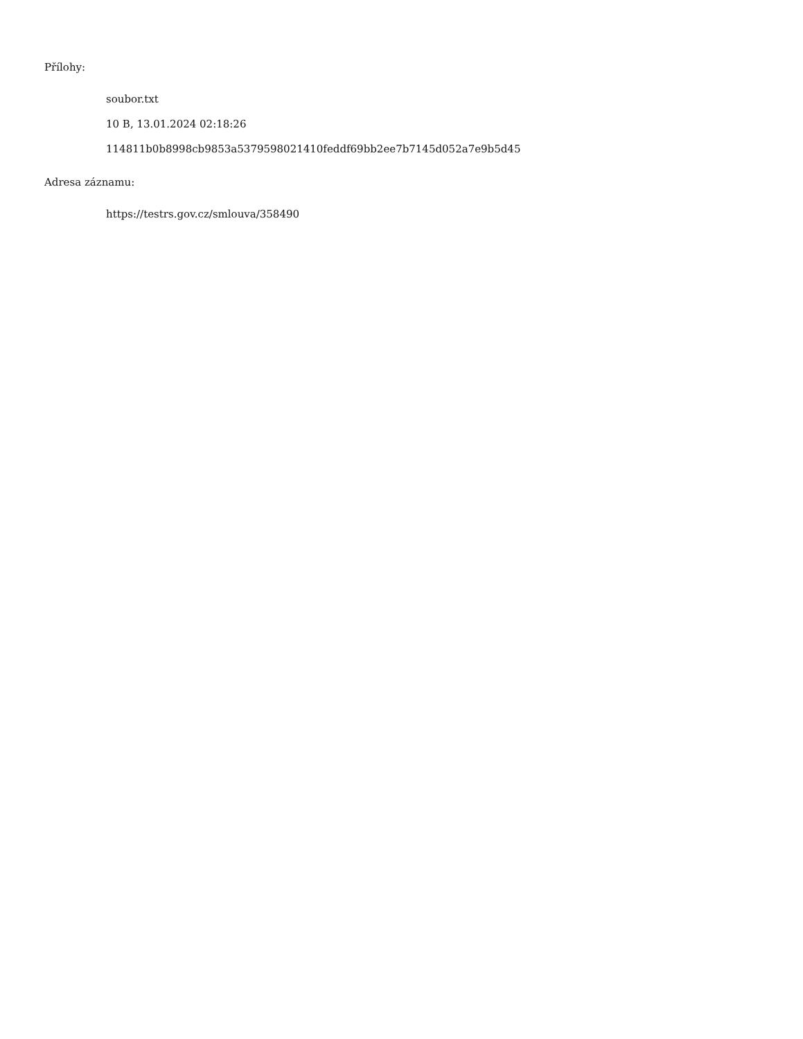Přílohy:
soubor.txt
10 B, 13.01.2024 02:18:26
114811b0b8998cb9853a5379598021410feddf69bb2ee7b7145d052a7e9b5d45
Adresa záznamu:
https://testrs.gov.cz/smlouva/358490